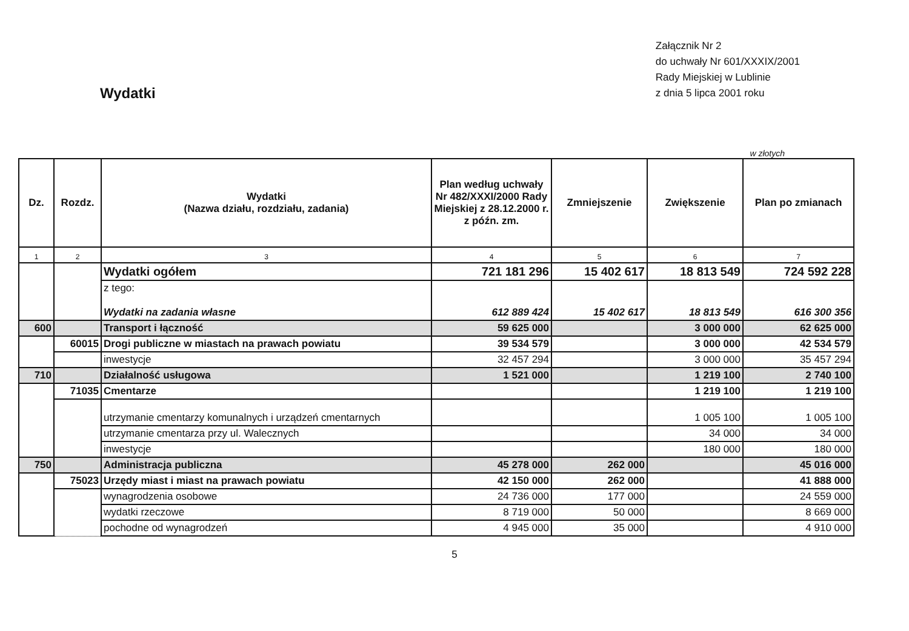Wydatki
Załącznik Nr 2
do uchwały Nr 601/XXXIX/2001
Rady Miejskiej w Lublinie
z dnia 5 lipca 2001 roku
w złotych
| Dz. | Rozdz. | Wydatki (Nazwa działu, rozdziału, zadania) | Plan według uchwały Nr 482/XXXI/2000 Rady Miejskiej z 28.12.2000 r. z późn. zm. | Zmniejszenie | Zwiększenie | Plan po zmianach |
| --- | --- | --- | --- | --- | --- | --- |
| 1 | 2 | 3 | 4 | 5 | 6 | 7 |
| | | Wydatki ogółem | 721 181 296 | 15 402 617 | 18 813 549 | 724 592 228 |
| | | z tego: Wydatki na zadania własne | 612 889 424 | 15 402 617 | 18 813 549 | 616 300 356 |
| 600 | | Transport i łączność | 59 625 000 | | 3 000 000 | 62 625 000 |
| | 60015 | Drogi publiczne w miastach na prawach powiatu | 39 534 579 | | 3 000 000 | 42 534 579 |
| | | inwestycje | 32 457 294 | | 3 000 000 | 35 457 294 |
| 710 | | Działalność usługowa | 1 521 000 | | 1 219 100 | 2 740 100 |
| | 71035 | Cmentarze | | | 1 219 100 | 1 219 100 |
| | | utrzymanie cmentarzy komunalnych i urządzeń cmentarnych | | | 1 005 100 | 1 005 100 |
| | | utrzymanie cmentarza przy ul. Walecznych | | | 34 000 | 34 000 |
| | | inwestycje | | | 180 000 | 180 000 |
| 750 | | Administracja publiczna | 45 278 000 | 262 000 | | 45 016 000 |
| | 75023 | Urzędy miast i miast na prawach powiatu | 42 150 000 | 262 000 | | 41 888 000 |
| | | wynagrodzenia osobowe | 24 736 000 | 177 000 | | 24 559 000 |
| | | wydatki rzeczowe | 8 719 000 | 50 000 | | 8 669 000 |
| | | pochodne od wynagrodzeń | 4 945 000 | 35 000 | | 4 910 000 |
5